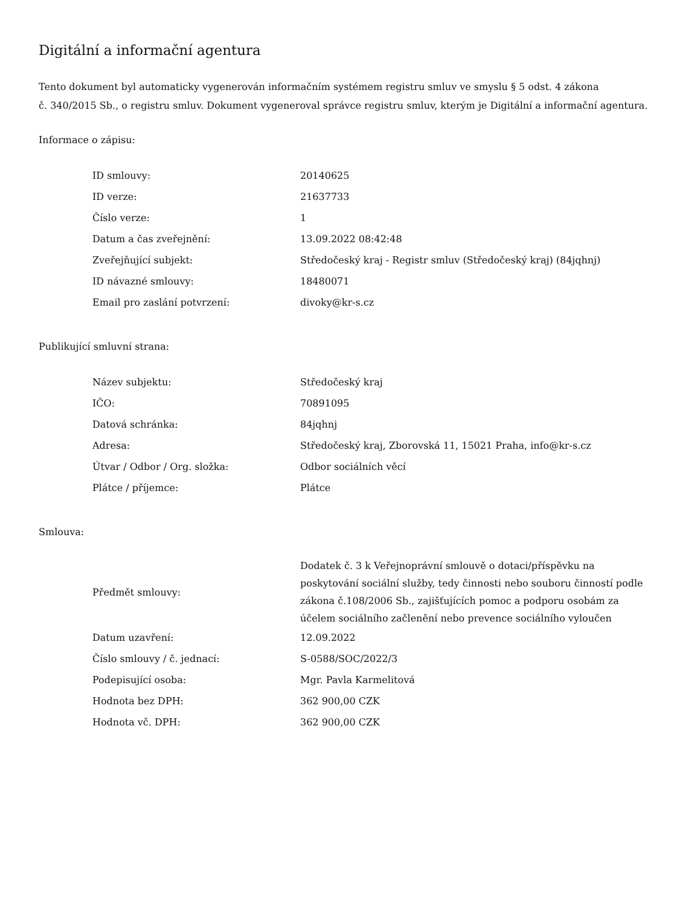Digitální a informační agentura
Tento dokument byl automaticky vygenerován informačním systémem registru smluv ve smyslu § 5 odst. 4 zákona
č. 340/2015 Sb., o registru smluv. Dokument vygeneroval správce registru smluv, kterým je Digitální a informační agentura.
Informace o zápisu:
| ID smlouvy: | 20140625 |
| ID verze: | 21637733 |
| Číslo verze: | 1 |
| Datum a čas zveřejnění: | 13.09.2022 08:42:48 |
| Zveřejňující subjekt: | Středočeský kraj - Registr smluv (Středočeský kraj) (84jqhnj) |
| ID návazné smlouvy: | 18480071 |
| Email pro zaslání potvrzení: | divoky@kr-s.cz |
Publikující smluvní strana:
| Název subjektu: | Středočeský kraj |
| IČO: | 70891095 |
| Datová schránka: | 84jqhnj |
| Adresa: | Středočeský kraj, Zborovská 11, 15021 Praha, info@kr-s.cz |
| Útvar / Odbor / Org. složka: | Odbor sociálních věcí |
| Plátce / příjemce: | Plátce |
Smlouva:
| Předmět smlouvy: | Dodatek č. 3 k Veřejnoprávní smlouvě o dotaci/příspěvku na poskytování sociální služby, tedy činnosti nebo souboru činností podle zákona č.108/2006 Sb., zajišťujících pomoc a podporu osobám za účelem sociálního začlenění nebo prevence sociálního vyloučen |
| Datum uzavření: | 12.09.2022 |
| Číslo smlouvy / č. jednací: | S-0588/SOC/2022/3 |
| Podepisující osoba: | Mgr. Pavla Karmelitová |
| Hodnota bez DPH: | 362 900,00 CZK |
| Hodnota vč. DPH: | 362 900,00 CZK |